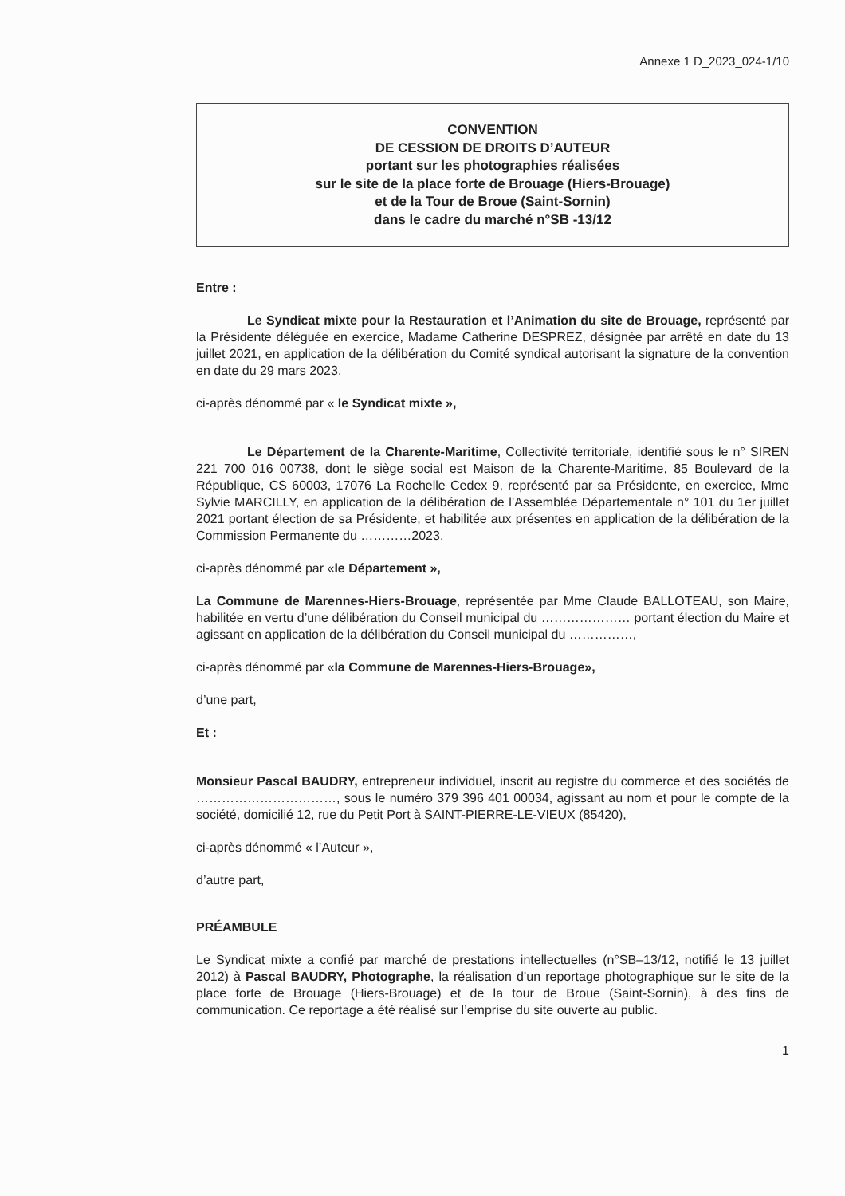Annexe 1 D_2023_024-1/10
CONVENTION
DE CESSION DE DROITS D’AUTEUR
portant sur les photographies réalisées
sur le site de la place forte de Brouage (Hiers-Brouage)
et de la Tour de Broue (Saint-Sornin)
dans le cadre du marché n°SB -13/12
Entre :
Le Syndicat mixte pour la Restauration et l’Animation du site de Brouage, représenté par la Présidente déléguée en exercice, Madame Catherine DESPREZ, désignée par arrêté en date du 13 juillet 2021, en application de la délibération du Comité syndical autorisant la signature de la convention en date du 29 mars 2023,
ci-après dénommé par « le Syndicat mixte »,
Le Département de la Charente-Maritime, Collectivité territoriale, identifié sous le n° SIREN 221 700 016 00738, dont le siège social est Maison de la Charente-Maritime, 85 Boulevard de la République, CS 60003, 17076 La Rochelle Cedex 9, représenté par sa Présidente, en exercice, Mme Sylvie MARCILLY, en application de la délibération de l’Assemblée Départementale n° 101 du 1er juillet 2021 portant élection de sa Présidente, et habilitée aux présentes en application de la délibération de la Commission Permanente du …………2023,
ci-après dénommé par «le Département »,
La Commune de Marennes-Hiers-Brouage, représentée par Mme Claude BALLOTEAU, son Maire, habilitée en vertu d’une délibération du Conseil municipal du ………………… portant élection du Maire et agissant en application de la délibération du Conseil municipal du ……………,
ci-après dénommé par «la Commune de Marennes-Hiers-Brouage»,
d’une part,
Et :
Monsieur Pascal BAUDRY, entrepreneur individuel, inscrit au registre du commerce et des sociétés de ……………………………, sous le numéro 379 396 401 00034, agissant au nom et pour le compte de la société, domicilié 12, rue du Petit Port à SAINT-PIERRE-LE-VIEUX (85420),
ci-après dénommé « l’Auteur »,
d’autre part,
PRÉAMBULE
Le Syndicat mixte a confié par marché de prestations intellectuelles (n°SB–13/12, notifié le 13 juillet 2012) à Pascal BAUDRY, Photographe, la réalisation d’un reportage photographique sur le site de la place forte de Brouage (Hiers-Brouage) et de la tour de Broue (Saint-Sornin), à des fins de communication. Ce reportage a été réalisé sur l’emprise du site ouverte au public.
1